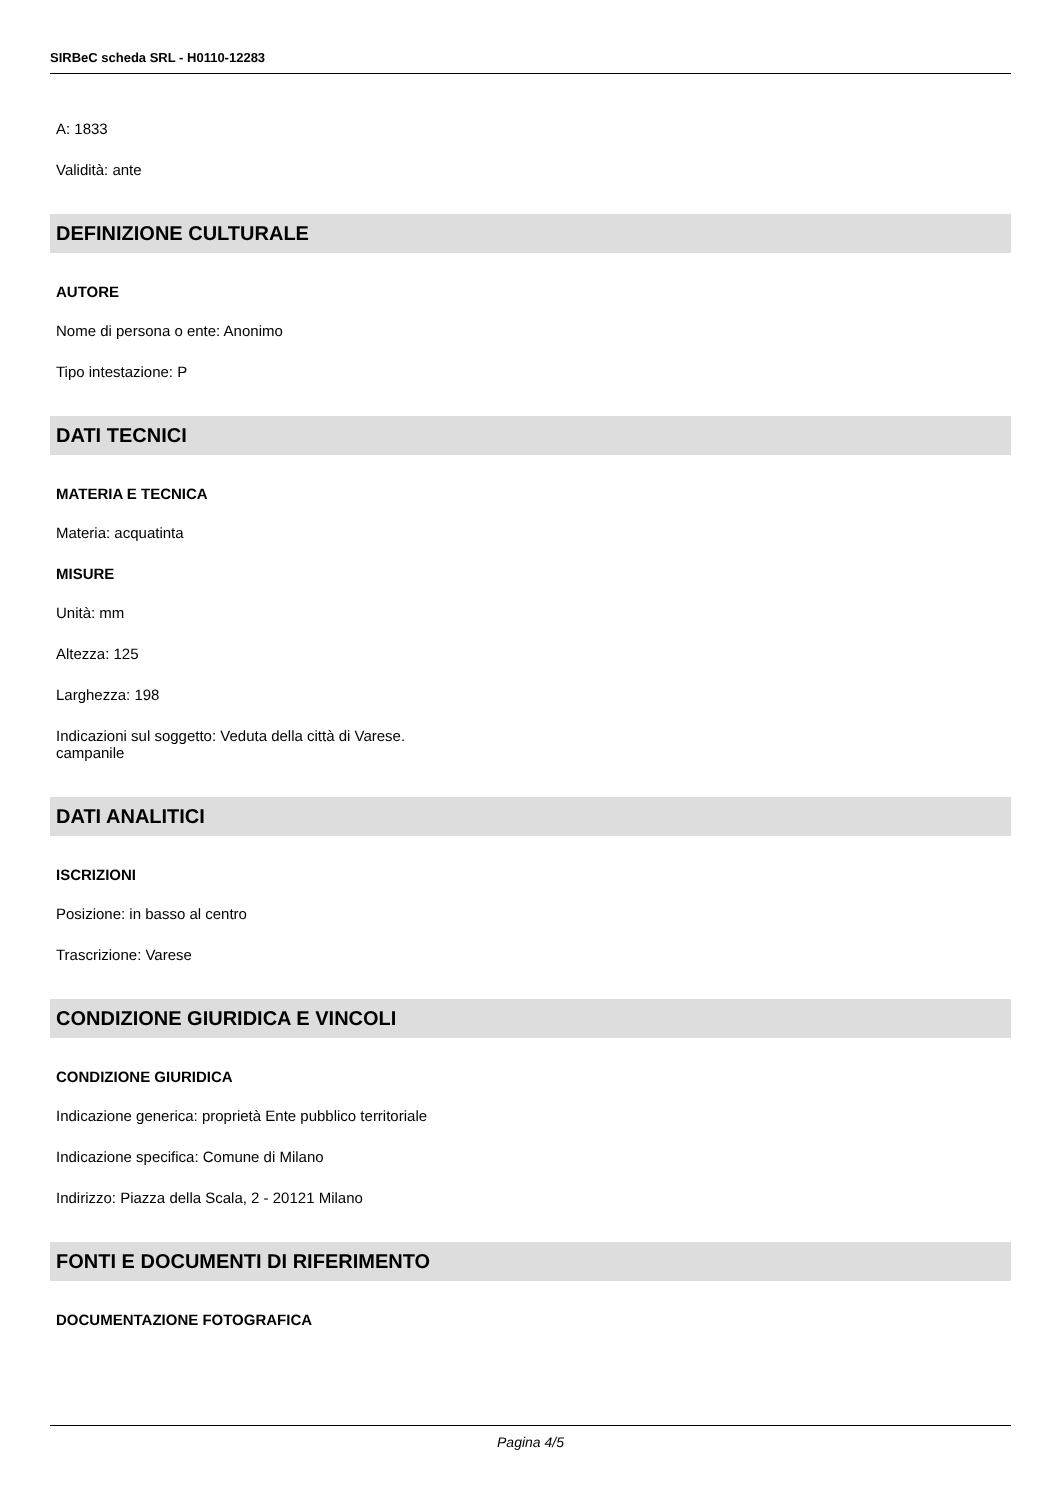SIRBeC scheda SRL - H0110-12283
A: 1833
Validità: ante
DEFINIZIONE CULTURALE
AUTORE
Nome di persona o ente: Anonimo
Tipo intestazione: P
DATI TECNICI
MATERIA E TECNICA
Materia: acquatinta
MISURE
Unità: mm
Altezza: 125
Larghezza: 198
Indicazioni sul soggetto: Veduta della città di Varese.
campanile
DATI ANALITICI
ISCRIZIONI
Posizione: in basso al centro
Trascrizione: Varese
CONDIZIONE GIURIDICA E VINCOLI
CONDIZIONE GIURIDICA
Indicazione generica: proprietà Ente pubblico territoriale
Indicazione specifica: Comune di Milano
Indirizzo: Piazza della Scala, 2 - 20121 Milano
FONTI E DOCUMENTI DI RIFERIMENTO
DOCUMENTAZIONE FOTOGRAFICA
Pagina 4/5